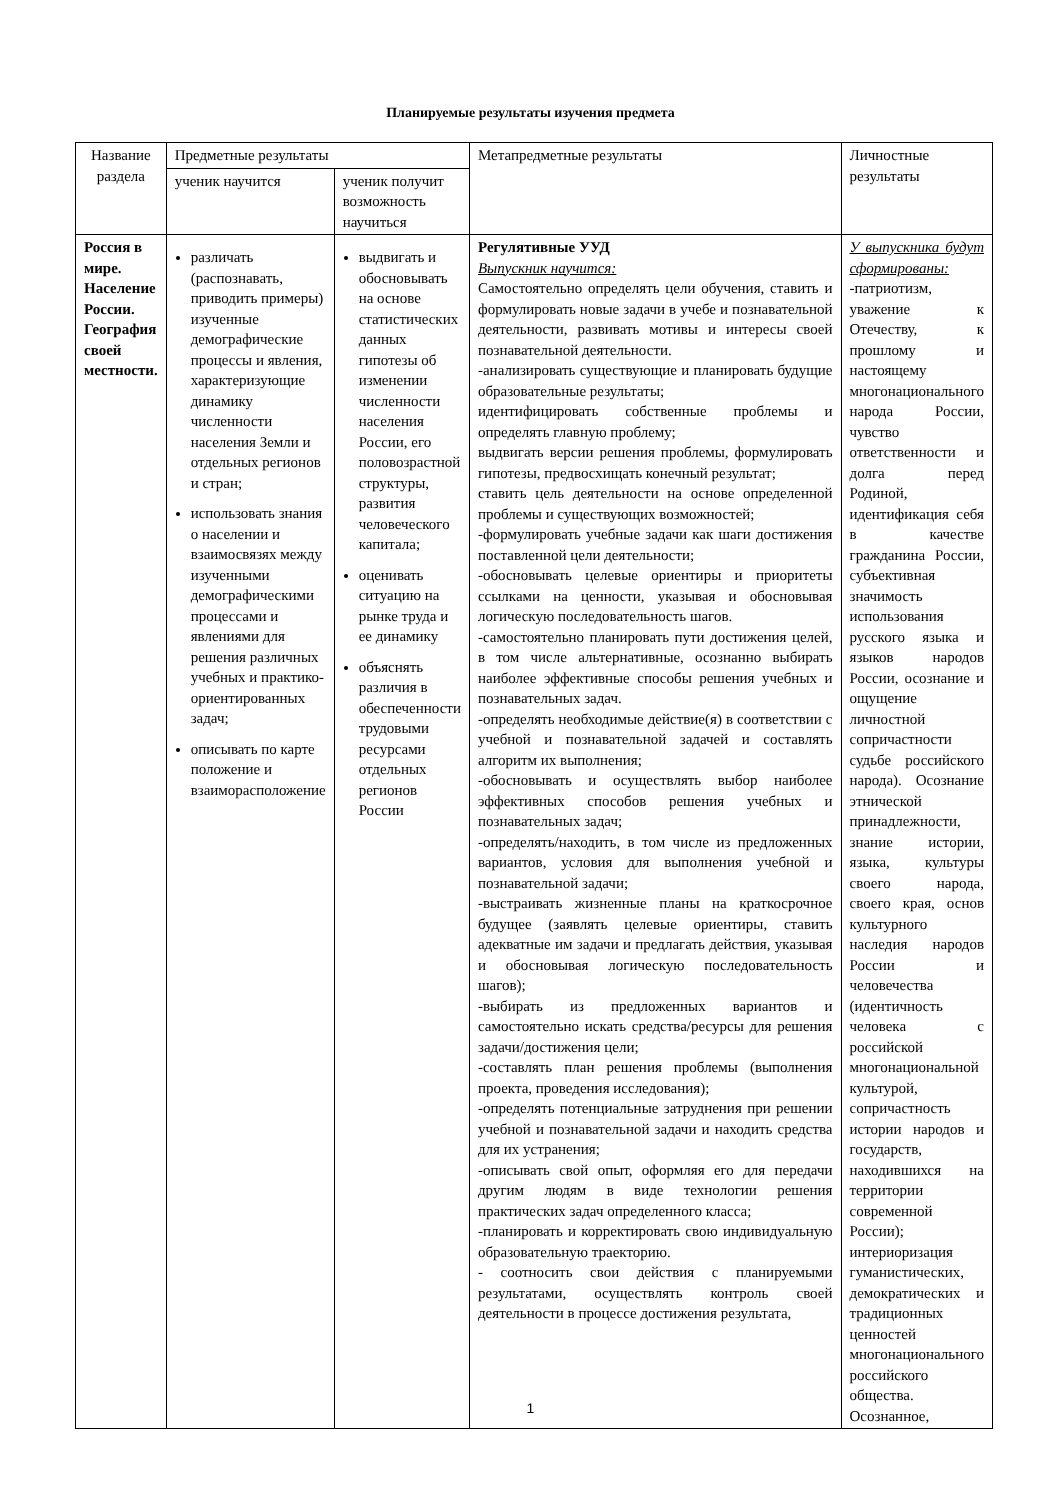Планируемые результаты изучения предмета
| Название раздела | Предметные результаты | | Метапредметные результаты | Личностные результаты |
| --- | --- | --- | --- | --- |
| | ученик научится | ученик получит возможность научиться | | |
| Россия в мире. Население России. География своей местности. | различать (распознавать, приводить примеры) изученные демографические процессы и явления, характеризующие динамику численности населения Земли и отдельных регионов и стран; использовать знания о населении и взаимосвязях между изученными демографическими процессами и явлениями для решения различных учебных и практико-ориентированных задач; описывать по карте положение и взаиморасположение | выдвигать и обосновывать на основе статистических данных гипотезы об изменении численности населения России, его половозрастной структуры, развития человеческого капитала; оценивать ситуацию на рынке труда и ее динамику объяснять различия в обеспеченности трудовыми ресурсами отдельных регионов России | Регулятивные УУД Выпускник научится: Самостоятельно определять цели обучения, ставить и формулировать новые задачи в учебе и познавательной деятельности, развивать мотивы и интересы своей познавательной деятельности. -анализировать существующие и планировать будущие образовательные результаты; идентифицировать собственные проблемы и определять главную проблему; выдвигать версии решения проблемы, формулировать гипотезы, предвосхищать конечный результат; ставить цель деятельности на основе определенной проблемы и существующих возможностей; -формулировать учебные задачи как шаги достижения поставленной цели деятельности; -обосновывать целевые ориентиры и приоритеты ссылками на ценности, указывая и обосновывая логическую последовательность шагов. -самостоятельно планировать пути достижения целей, в том числе альтернативные, осознанно выбирать наиболее эффективные способы решения учебных и познавательных задач. -определять необходимые действие(я) в соответствии с учебной и познавательной задачей и составлять алгоритм их выполнения; -обосновывать и осуществлять выбор наиболее эффективных способов решения учебных и познавательных задач; -определять/находить, в том числе из предложенных вариантов, условия для выполнения учебной и познавательной задачи; -выстраивать жизненные планы на краткосрочное будущее (заявлять целевые ориентиры, ставить адекватные им задачи и предлагать действия, указывая и обосновывая логическую последовательность шагов); -выбирать из предложенных вариантов и самостоятельно искать средства/ресурсы для решения задачи/достижения цели; -составлять план решения проблемы (выполнения проекта, проведения исследования); -определять потенциальные затруднения при решении учебной и познавательной задачи и находить средства для их устранения; -описывать свой опыт, оформляя его для передачи другим людям в виде технологии решения практических задач определенного класса; -планировать и корректировать свою индивидуальную образовательную траекторию. - соотносить свои действия с планируемыми результатами, осуществлять контроль своей деятельности в процессе достижения результата, | У выпускника будут сформированы: -патриотизм, уважение к Отечеству, к прошлому и настоящему многонационального народа России, чувство ответственности и долга перед Родиной, идентификация себя в качестве гражданина России, субъективная значимость использования русского языка и языков народов России, осознание и ощущение личностной сопричастности судьбе российского народа). Осознание этнической принадлежности, знание истории, языка, культуры своего народа, своего края, основ культурного наследия народов России и человечества (идентичность человека с российской многонациональной культурой, сопричастность истории народов и государств, находившихся на территории современной России); интериоризация гуманистических, демократических и традиционных ценностей многонационального российского общества. Осознанное, |
1